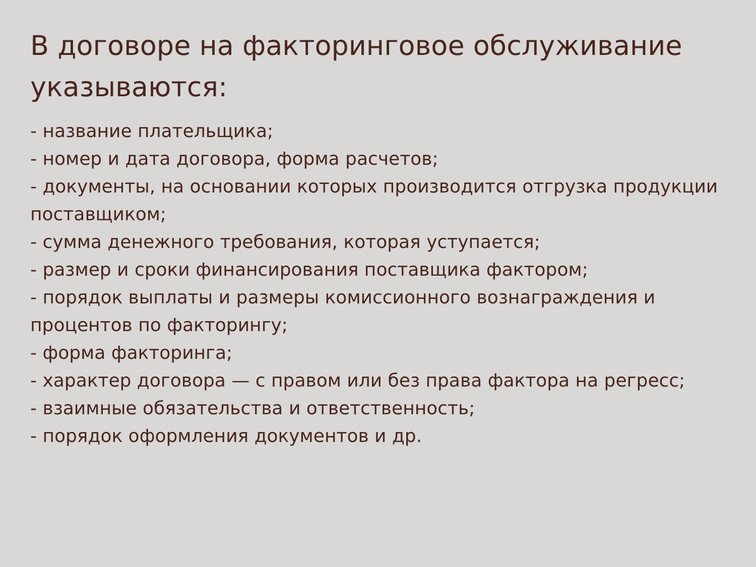В договоре на факторинговое обслуживание указываются:
- название плательщика;
- номер и дата договора, форма расчетов;
- документы, на основании которых производится отгрузка продукции поставщиком;
- сумма денежного требования, которая уступается;
- размер и сроки финансирования поставщика фактором;
- порядок выплаты и размеры комиссионного вознаграждения и процентов по факторингу;
- форма факторинга;
- характер договора — с правом или без права фактора на регресс;
- взаимные обязательства и ответственность;
- порядок оформления документов и др.